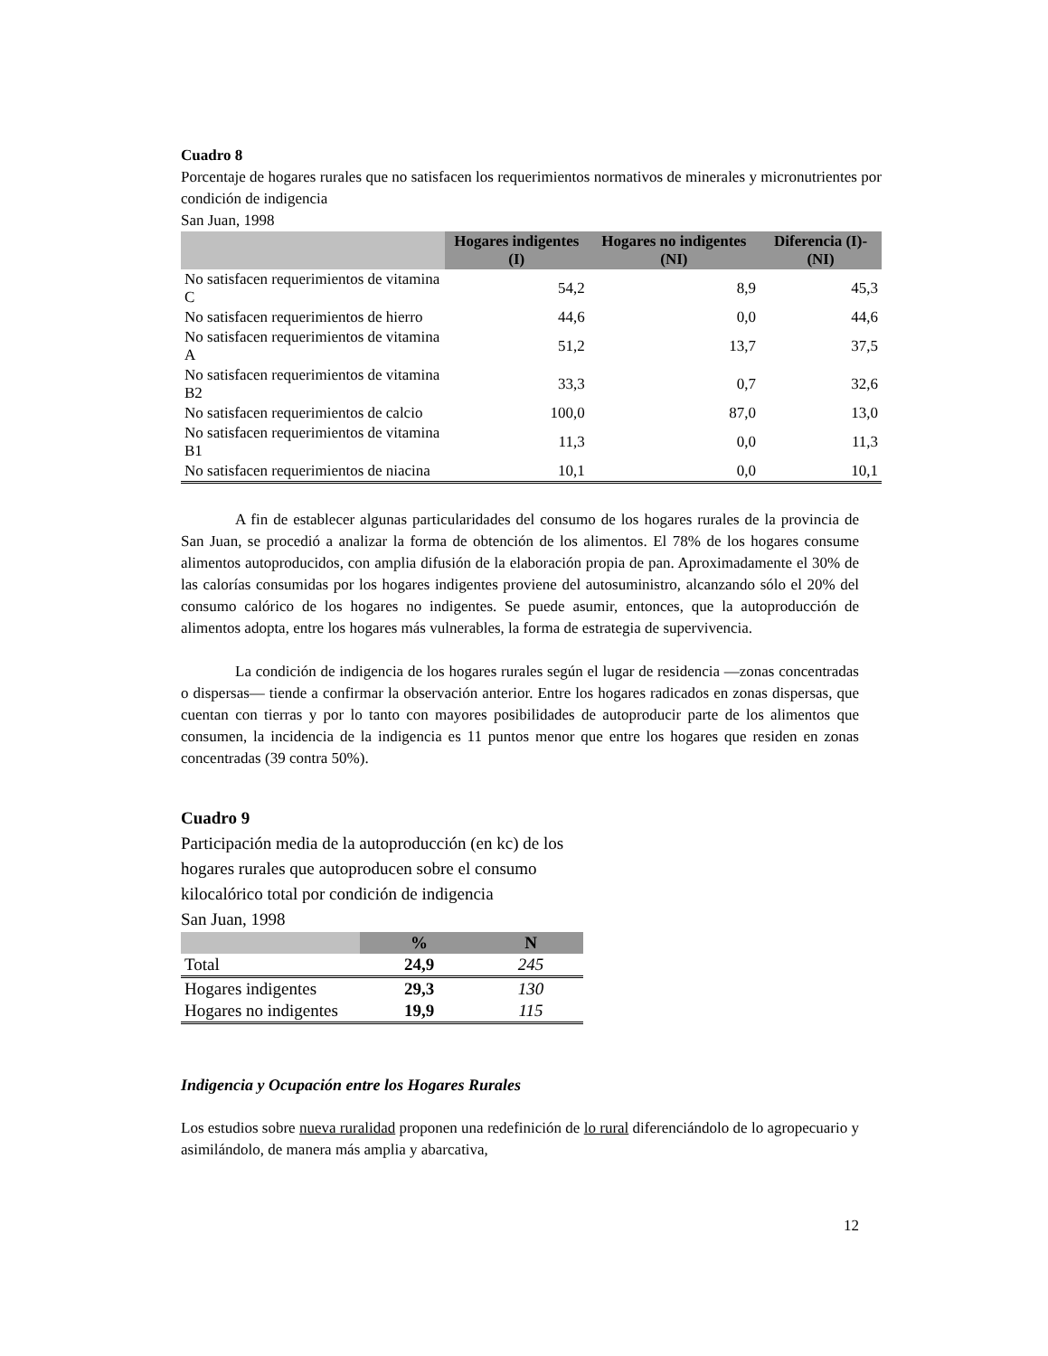Cuadro 8
Porcentaje de hogares rurales que no satisfacen los requerimientos normativos de minerales y micronutrientes por condición de indigencia
San Juan, 1998
| | Hogares indigentes (I) | Hogares no indigentes (NI) | Diferencia (I)-(NI) |
| --- | --- | --- | --- |
| No satisfacen requerimientos de vitamina C | 54,2 | 8,9 | 45,3 |
| No satisfacen requerimientos de hierro | 44,6 | 0,0 | 44,6 |
| No satisfacen requerimientos de vitamina A | 51,2 | 13,7 | 37,5 |
| No satisfacen requerimientos de vitamina B2 | 33,3 | 0,7 | 32,6 |
| No satisfacen requerimientos de calcio | 100,0 | 87,0 | 13,0 |
| No satisfacen requerimientos de vitamina B1 | 11,3 | 0,0 | 11,3 |
| No satisfacen requerimientos de niacina | 10,1 | 0,0 | 10,1 |
A fin de establecer algunas particularidades del consumo de los hogares rurales de la provincia de San Juan, se procedió a analizar la forma de obtención de los alimentos. El 78% de los hogares consume alimentos autoproducidos, con amplia difusión de la elaboración propia de pan. Aproximadamente el 30% de las calorías consumidas por los hogares indigentes proviene del autosuministro, alcanzando sólo el 20% del consumo calórico de los hogares no indigentes. Se puede asumir, entonces, que la autoproducción de alimentos adopta, entre los hogares más vulnerables, la forma de estrategia de supervivencia.
La condición de indigencia de los hogares rurales según el lugar de residencia —zonas concentradas o dispersas— tiende a confirmar la observación anterior. Entre los hogares radicados en zonas dispersas, que cuentan con tierras y por lo tanto con mayores posibilidades de autoproducir parte de los alimentos que consumen, la incidencia de la indigencia es 11 puntos menor que entre los hogares que residen en zonas concentradas (39 contra 50%).
Cuadro 9
Participación media de la autoproducción (en kc) de los hogares rurales que autoproducen sobre el consumo kilocalórico total por condición de indigencia
San Juan, 1998
| | % | N |
| --- | --- | --- |
| Total | 24,9 | 245 |
| Hogares indigentes | 29,3 | 130 |
| Hogares no indigentes | 19,9 | 115 |
Indigencia y Ocupación entre los Hogares Rurales
Los estudios sobre nueva ruralidad proponen una redefinición de lo rural diferenciándolo de lo agropecuario y asimilándolo, de manera más amplia y abarcativa,
12